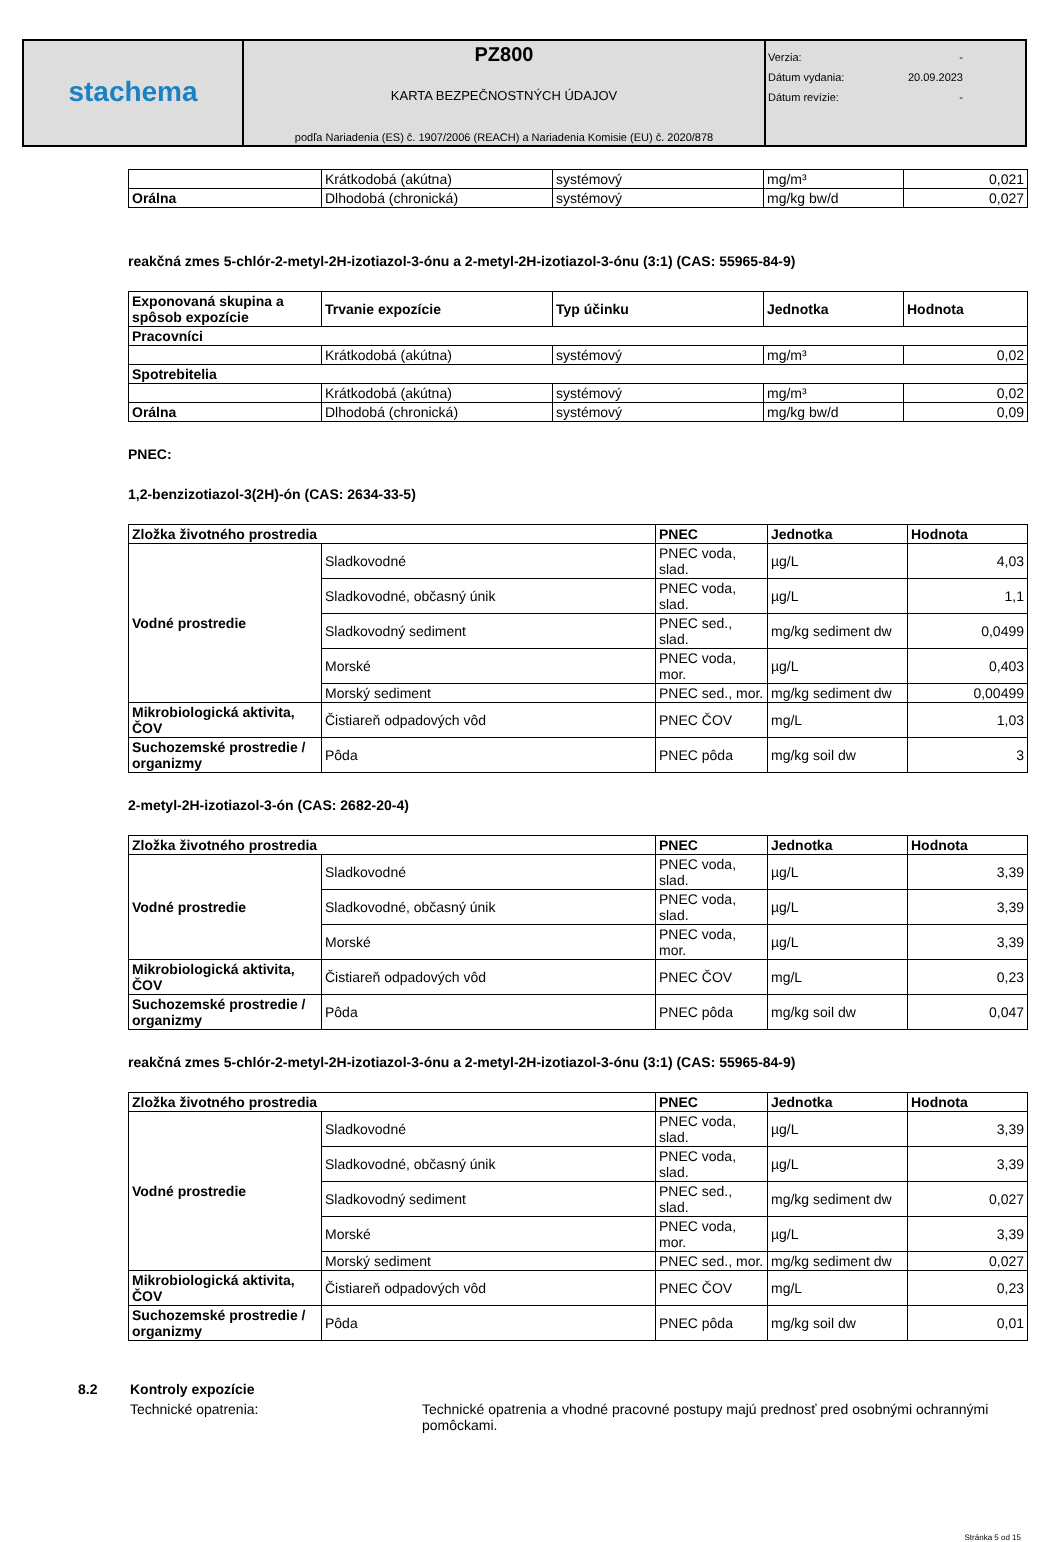| stachema | PZ800 KARTA BEZPEČNOSTNÝCH ÚDAJOV podľa Nariadenia (ES) č. 1907/2006 (REACH) a Nariadenia Komisie (EU) č. 2020/878 | Verzia: - Dátum vydania: 20.09.2023 Dátum revízie: - |
| | Krátkodobá (akútna) | systémový | mg/m³ | 0,021 |
| Orálna | Dlhodobá (chronická) | systémový | mg/kg bw/d | 0,027 |
reakčná zmes 5-chlór-2-metyl-2H-izotiazol-3-ónu a 2-metyl-2H-izotiazol-3-ónu (3:1) (CAS: 55965-84-9)
| Exponovaná skupina a spôsob expozície | Trvanie expozície | Typ účinku | Jednotka | Hodnota |
| --- | --- | --- | --- | --- |
| Pracovníci | | | | |
| | Krátkodobá (akútna) | systémový | mg/m³ | 0,02 |
| Spotrebitelia | | | | |
| | Krátkodobá (akútna) | systémový | mg/m³ | 0,02 |
| Orálna | Dlhodobá (chronická) | systémový | mg/kg bw/d | 0,09 |
PNEC:
1,2-benzizotiazol-3(2H)-ón (CAS: 2634-33-5)
| Zložka životného prostredia | | PNEC | Jednotka | Hodnota |
| --- | --- | --- | --- | --- |
| Vodné prostredie | Sladkovodné | PNEC voda, slad. | µg/L | 4,03 |
| | Sladkovodné, občasný únik | PNEC voda, slad. | µg/L | 1,1 |
| | Sladkovodný sediment | PNEC sed., slad. | mg/kg sediment dw | 0,0499 |
| | Morské | PNEC voda, mor. | µg/L | 0,403 |
| | Morský sediment | PNEC sed., mor. | mg/kg sediment dw | 0,00499 |
| Mikrobiologická aktivita, ČOV | Čistiareň odpadových vôd | PNEC ČOV | mg/L | 1,03 |
| Suchozemské prostredie / organizmy | Pôda | PNEC pôda | mg/kg soil dw | 3 |
2-metyl-2H-izotiazol-3-ón (CAS: 2682-20-4)
| Zložka životného prostredia | | PNEC | Jednotka | Hodnota |
| --- | --- | --- | --- | --- |
| Vodné prostredie | Sladkovodné | PNEC voda, slad. | µg/L | 3,39 |
| | Sladkovodné, občasný únik | PNEC voda, slad. | µg/L | 3,39 |
| | Morské | PNEC voda, mor. | µg/L | 3,39 |
| Mikrobiologická aktivita, ČOV | Čistiareň odpadových vôd | PNEC ČOV | mg/L | 0,23 |
| Suchozemské prostredie / organizmy | Pôda | PNEC pôda | mg/kg soil dw | 0,047 |
reakčná zmes 5-chlór-2-metyl-2H-izotiazol-3-ónu a 2-metyl-2H-izotiazol-3-ónu (3:1) (CAS: 55965-84-9)
| Zložka životného prostredia | | PNEC | Jednotka | Hodnota |
| --- | --- | --- | --- | --- |
| Vodné prostredie | Sladkovodné | PNEC voda, slad. | µg/L | 3,39 |
| | Sladkovodné, občasný únik | PNEC voda, slad. | µg/L | 3,39 |
| | Sladkovodný sediment | PNEC sed., slad. | mg/kg sediment dw | 0,027 |
| | Morské | PNEC voda, mor. | µg/L | 3,39 |
| | Morský sediment | PNEC sed., mor. | mg/kg sediment dw | 0,027 |
| Mikrobiologická aktivita, ČOV | Čistiareň odpadových vôd | PNEC ČOV | mg/L | 0,23 |
| Suchozemské prostredie / organizmy | Pôda | PNEC pôda | mg/kg soil dw | 0,01 |
8.2 Kontroly expozície
Technické opatrenia: Technické opatrenia a vhodné pracovné postupy majú prednosť pred osobnými ochrannými pomôckami.
Stránka 5 od 15